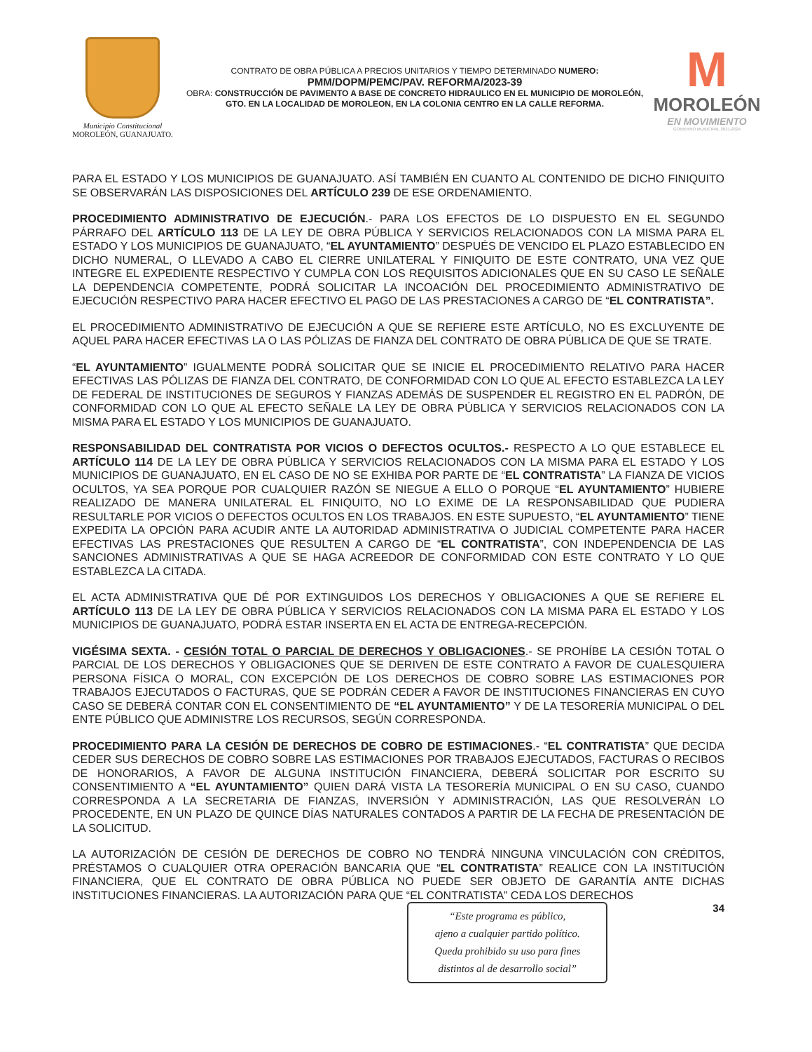Municipio Constitucional
MOROLEÓN, GUANAJUATO.
CONTRATO DE OBRA PÚBLICA A PRECIOS UNITARIOS Y TIEMPO DETERMINADO NUMERO:
PMM/DOPM/PEMC/PAV. REFORMA/2023-39
OBRA: CONSTRUCCIÓN DE PAVIMENTO A BASE DE CONCRETO HIDRAULICO EN EL MUNICIPIO DE MOROLEÓN, GTO. EN LA LOCALIDAD DE MOROLEON, EN LA COLONIA CENTRO EN LA CALLE REFORMA.
M
MOROLEÓN
EN MOVIMIENTO
GOBIERNO MUNICIPAL 2021-2024
PARA EL ESTADO Y LOS MUNICIPIOS DE GUANAJUATO. ASÍ TAMBIÉN EN CUANTO AL CONTENIDO DE DICHO FINIQUITO SE OBSERVARÁN LAS DISPOSICIONES DEL ARTÍCULO 239 DE ESE ORDENAMIENTO.
PROCEDIMIENTO ADMINISTRATIVO DE EJECUCIÓN.- PARA LOS EFECTOS DE LO DISPUESTO EN EL SEGUNDO PÁRRAFO DEL ARTÍCULO 113 DE LA LEY DE OBRA PÚBLICA Y SERVICIOS RELACIONADOS CON LA MISMA PARA EL ESTADO Y LOS MUNICIPIOS DE GUANAJUATO, “EL AYUNTAMIENTO” DESPUÉS DE VENCIDO EL PLAZO ESTABLECIDO EN DICHO NUMERAL, O LLEVADO A CABO EL CIERRE UNILATERAL Y FINIQUITO DE ESTE CONTRATO, UNA VEZ QUE INTEGRE EL EXPEDIENTE RESPECTIVO Y CUMPLA CON LOS REQUISITOS ADICIONALES QUE EN SU CASO LE SEÑALE LA DEPENDENCIA COMPETENTE, PODRÁ SOLICITAR LA INCOACIÓN DEL PROCEDIMIENTO ADMINISTRATIVO DE EJECUCIÓN RESPECTIVO PARA HACER EFECTIVO EL PAGO DE LAS PRESTACIONES A CARGO DE “EL CONTRATISTA”.
EL PROCEDIMIENTO ADMINISTRATIVO DE EJECUCIÓN A QUE SE REFIERE ESTE ARTÍCULO, NO ES EXCLUYENTE DE AQUEL PARA HACER EFECTIVAS LA O LAS PÓLIZAS DE FIANZA DEL CONTRATO DE OBRA PÚBLICA DE QUE SE TRATE.
“EL AYUNTAMIENTO” IGUALMENTE PODRÁ SOLICITAR QUE SE INICIE EL PROCEDIMIENTO RELATIVO PARA HACER EFECTIVAS LAS PÓLIZAS DE FIANZA DEL CONTRATO, DE CONFORMIDAD CON LO QUE AL EFECTO ESTABLEZCA LA LEY DE FEDERAL DE INSTITUCIONES DE SEGUROS Y FIANZAS ADEMÁS DE SUSPENDER EL REGISTRO EN EL PADRÓN, DE CONFORMIDAD CON LO QUE AL EFECTO SEÑALE LA LEY DE OBRA PÚBLICA Y SERVICIOS RELACIONADOS CON LA MISMA PARA EL ESTADO Y LOS MUNICIPIOS DE GUANAJUATO.
RESPONSABILIDAD DEL CONTRATISTA POR VICIOS O DEFECTOS OCULTOS.- RESPECTO A LO QUE ESTABLECE EL ARTÍCULO 114 DE LA LEY DE OBRA PÚBLICA Y SERVICIOS RELACIONADOS CON LA MISMA PARA EL ESTADO Y LOS MUNICIPIOS DE GUANAJUATO, EN EL CASO DE NO SE EXHIBA POR PARTE DE “EL CONTRATISTA” LA FIANZA DE VICIOS OCULTOS, YA SEA PORQUE POR CUALQUIER RAZÓN SE NIEGUE A ELLO O PORQUE “EL AYUNTAMIENTO” HUBIERE REALIZADO DE MANERA UNILATERAL EL FINIQUITO, NO LO EXIME DE LA RESPONSABILIDAD QUE PUDIERA RESULTARLE POR VICIOS O DEFECTOS OCULTOS EN LOS TRABAJOS. EN ESTE SUPUESTO, “EL AYUNTAMIENTO” TIENE EXPEDITA LA OPCIÓN PARA ACUDIR ANTE LA AUTORIDAD ADMINISTRATIVA O JUDICIAL COMPETENTE PARA HACER EFECTIVAS LAS PRESTACIONES QUE RESULTEN A CARGO DE “EL CONTRATISTA”, CON INDEPENDENCIA DE LAS SANCIONES ADMINISTRATIVAS A QUE SE HAGA ACREEDOR DE CONFORMIDAD CON ESTE CONTRATO Y LO QUE ESTABLEZCA LA CITADA.
EL ACTA ADMINISTRATIVA QUE DÉ POR EXTINGUIDOS LOS DERECHOS Y OBLIGACIONES A QUE SE REFIERE EL ARTÍCULO 113 DE LA LEY DE OBRA PÚBLICA Y SERVICIOS RELACIONADOS CON LA MISMA PARA EL ESTADO Y LOS MUNICIPIOS DE GUANAJUATO, PODRÁ ESTAR INSERTA EN EL ACTA DE ENTREGA-RECEPCIÓN.
VIGÉSIMA SEXTA. - CESIÓN TOTAL O PARCIAL DE DERECHOS Y OBLIGACIONES.- SE PROHÍBE LA CESIÓN TOTAL O PARCIAL DE LOS DERECHOS Y OBLIGACIONES QUE SE DERIVEN DE ESTE CONTRATO A FAVOR DE CUALESQUIERA PERSONA FÍSICA O MORAL, CON EXCEPCIÓN DE LOS DERECHOS DE COBRO SOBRE LAS ESTIMACIONES POR TRABAJOS EJECUTADOS O FACTURAS, QUE SE PODRÁN CEDER A FAVOR DE INSTITUCIONES FINANCIERAS EN CUYO CASO SE DEBERÁ CONTAR CON EL CONSENTIMIENTO DE “EL AYUNTAMIENTO” Y DE LA TESORERÍA MUNICIPAL O DEL ENTE PÚBLICO QUE ADMINISTRE LOS RECURSOS, SEGÚN CORRESPONDA.
PROCEDIMIENTO PARA LA CESIÓN DE DERECHOS DE COBRO DE ESTIMACIONES.- “EL CONTRATISTA” QUE DECIDA CEDER SUS DERECHOS DE COBRO SOBRE LAS ESTIMACIONES POR TRABAJOS EJECUTADOS, FACTURAS O RECIBOS DE HONORARIOS, A FAVOR DE ALGUNA INSTITUCIÓN FINANCIERA, DEBERÁ SOLICITAR POR ESCRITO SU CONSENTIMIENTO A “EL AYUNTAMIENTO” QUIEN DARÁ VISTA LA TESORERÍA MUNICIPAL O EN SU CASO, CUANDO CORRESPONDA A LA SECRETARIA DE FIANZAS, INVERSIÓN Y ADMINISTRACIÓN, LAS QUE RESOLVERÁN LO PROCEDENTE, EN UN PLAZO DE QUINCE DÍAS NATURALES CONTADOS A PARTIR DE LA FECHA DE PRESENTACIÓN DE LA SOLICITUD.
LA AUTORIZACIÓN DE CESIÓN DE DERECHOS DE COBRO NO TENDRÁ NINGUNA VINCULACIÓN CON CRÉDITOS, PRÉSTAMOS O CUALQUIER OTRA OPERACIÓN BANCARIA QUE “EL CONTRATISTA” REALICE CON LA INSTITUCIÓN FINANCIERA, QUE EL CONTRATO DE OBRA PÚBLICA NO PUEDE SER OBJETO DE GARANTÍA ANTE DICHAS INSTITUCIONES FINANCIERAS. LA AUTORIZACIÓN PARA QUE “EL CONTRATISTA” CEDA LOS DERECHOS
“Este programa es público,
ajeno a cualquier partido político.
Queda prohibido su uso para fines
distintos al de desarrollo social”
34